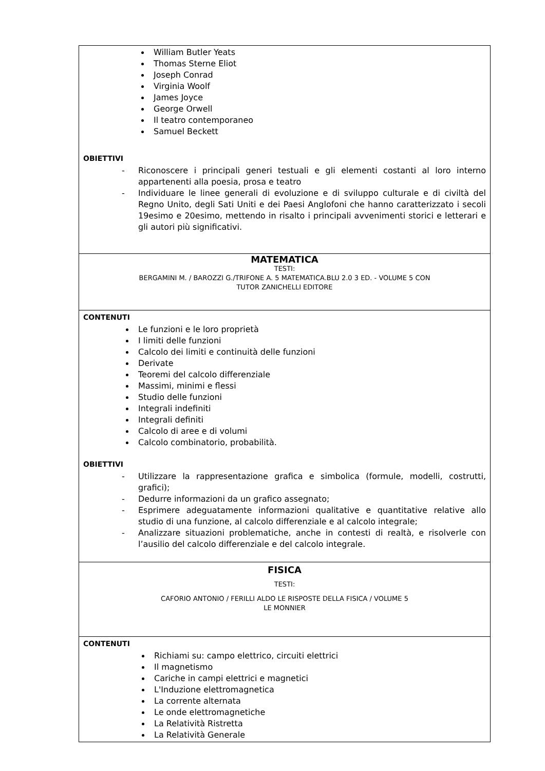| William Butler Yeats Thomas Sterne Eliot Joseph Conrad Virginia Woolf James Joyce George Orwell Il teatro contemporaneo Samuel Beckett OBIETTIVI - Riconoscere i principali generi testuali e gli elementi costanti al loro interno appartenenti alla poesia, prosa e teatro - Individuare le linee generali di evoluzione e di sviluppo culturale e di civiltà del Regno Unito, degli Sati Uniti e dei Paesi Anglofoni che hanno caratterizzato i secoli 19esimo e 20esimo, mettendo in risalto i principali avvenimenti storici e letterari e gli autori più significativi. |
| MATEMATICA TESTI: BERGAMINI M. / BAROZZI G./TRIFONE A. 5 MATEMATICA.BLU 2.0 3 ED. - VOLUME 5 CON TUTOR ZANICHELLI EDITORE |
| CONTENUTI Le funzioni e le loro proprietà I limiti delle funzioni Calcolo dei limiti e continuità delle funzioni Derivate Teoremi del calcolo differenziale Massimi, minimi e flessi Studio delle funzioni Integrali indefiniti Integrali definiti Calcolo di aree e di volumi Calcolo combinatorio, probabilità. OBIETTIVI - Utilizzare la rappresentazione grafica e simbolica (formule, modelli, costrutti, grafici); - Dedurre informazioni da un grafico assegnato; - Esprimere adeguatamente informazioni qualitative e quantitative relative allo studio di una funzione, al calcolo differenziale e al calcolo integrale; - Analizzare situazioni problematiche, anche in contesti di realtà, e risolverle con l’ausilio del calcolo differenziale e del calcolo integrale. |
| FISICA TESTI: CAFORIO ANTONIO / FERILLI ALDO LE RISPOSTE DELLA FISICA / VOLUME 5 LE MONNIER |
| CONTENUTI Richiami su: campo elettrico, circuiti elettrici Il magnetismo Cariche in campi elettrici e magnetici L'Induzione elettromagnetica La corrente alternata Le onde elettromagnetiche La Relatività Ristretta La Relatività Generale |